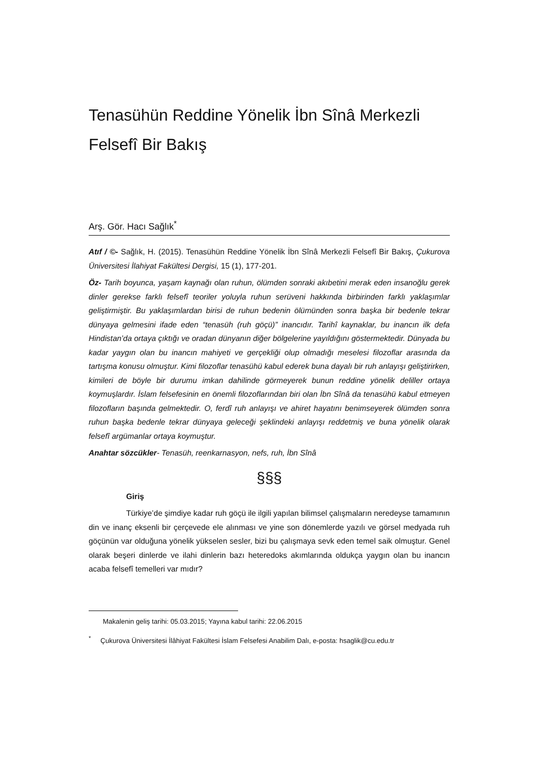Tenasühün Reddine Yönelik İbn Sînâ Merkezli
Felsefî Bir Bakış
Arş. Gör. Hacı Sağlık<sup>*</sup>
Atıf / ©- Sağlık, H. (2015). Tenasühün Reddine Yönelik İbn Sînâ Merkezli Felsefî Bir Bakış, Çukurova Üniversitesi İlahiyat Fakültesi Dergisi, 15 (1), 177-201.
Öz- Tarih boyunca, yaşam kaynağı olan ruhun, ölümden sonraki akıbetini merak eden insanoğlu gerek dinler gerekse farklı felsefî teoriler yoluyla ruhun serüveni hakkında birbirinden farklı yaklaşımlar geliştirmiştir. Bu yaklaşımlardan birisi de ruhun bedenin ölümünden sonra başka bir bedenle tekrar dünyaya gelmesini ifade eden “tenasüh (ruh göçü)” inancıdır. Tarihî kaynaklar, bu inancın ilk defa Hindistan’da ortaya çıktığı ve oradan dünyanın diğer bölgelerine yayıldığını göstermektedir. Dünyada bu kadar yaygın olan bu inancın mahiyeti ve gerçekliği olup olmadığı meselesi filozoflar arasında da tartışma konusu olmuştur. Kimi filozoflar tenasühü kabul ederek buna dayalı bir ruh anlayışı geliştirirken, kimileri de böyle bir durumu imkan dahilinde görmeyerek bunun reddine yönelik deliller ortaya koymuşlardır. İslam felsefesinin en önemli filozoflarından biri olan İbn Sînâ da tenasühü kabul etmeyen filozofların başında gelmektedir. O, ferdî ruh anlayışı ve ahiret hayatını benimseyerek ölümden sonra ruhun başka bedenle tekrar dünyaya geleceği şeklindeki anlayışı reddetmiş ve buna yönelik olarak felsefî argümanlar ortaya koymuştur.
Anahtar sözcükler- Tenasüh, reenkarnasyon, nefs, ruh, İbn Sînâ
§§§
Giriş
Türkiye’de şimdiye kadar ruh göçü ile ilgili yapılan bilimsel çalışmaların neredeyse tamamının din ve inanç eksenli bir çerçevede ele alınması ve yine son dönemlerde yazılı ve görsel medyada ruh göçünün var olduğuna yönelik yükselen sesler, bizi bu çalışmaya sevk eden temel saik olmuştur. Genel olarak beşeri dinlerde ve ilahi dinlerin bazı heteredoks akımlarında oldukça yaygın olan bu inancın acaba felsefî temelleri var mıdır?
Makalenin geliş tarihi: 05.03.2015; Yayına kabul tarihi: 22.06.2015
<sup>*</sup> Çukurova Üniversitesi İlâhiyat Fakültesi İslam Felsefesi Anabilim Dalı, e-posta: hsaglik@cu.edu.tr